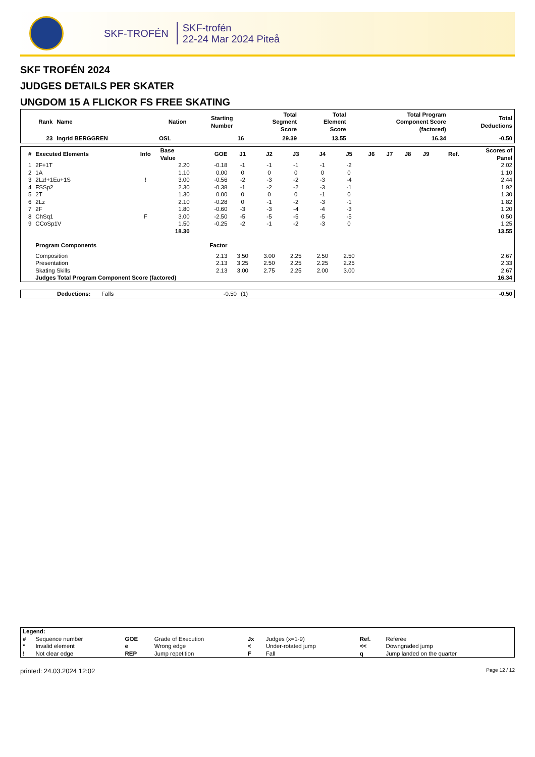SKF-TROFÉN
SKF-trofén
22-24 Mar 2024 Piteå
SKF TROFÉN 2024
JUDGES DETAILS PER SKATER
UNGDOM 15 A FLICKOR FS FREE SKATING
| Rank | Name | Nation | Starting Number | Total Segment Score | Total Element Score | Total Program Component Score (factored) | Total Deductions |
| --- | --- | --- | --- | --- | --- | --- | --- |
| 23 | Ingrid BERGGREN | OSL | 16 | 29.39 | 13.55 | 16.34 | -0.50 |
| # | Executed Elements | Info | Base Value | GOE | J1 | J2 | J3 | J4 | J5 | J6 | J7 | J8 | J9 | Ref. | Scores of Panel |
| --- | --- | --- | --- | --- | --- | --- | --- | --- | --- | --- | --- | --- | --- | --- | --- |
| 1 | 2F+1T | | 2.20 | -0.18 | -1 | -1 | -1 | -1 | -2 | | | | | | 2.02 |
| 2 | 1A | | 1.10 | 0.00 | 0 | 0 | 0 | 0 | 0 | | | | | | 1.10 |
| 3 | 2Lz!+1Eu+1S | ! | 3.00 | -0.56 | -2 | -3 | -2 | -3 | -4 | | | | | | 2.44 |
| 4 | FSSp2 | | 2.30 | -0.38 | -1 | -2 | -2 | -3 | -1 | | | | | | 1.92 |
| 5 | 2T | | 1.30 | 0.00 | 0 | 0 | 0 | -1 | 0 | | | | | | 1.30 |
| 6 | 2Lz | | 2.10 | -0.28 | 0 | -1 | -2 | -3 | -1 | | | | | | 1.82 |
| 7 | 2F | | 1.80 | -0.60 | -3 | -3 | -4 | -4 | -3 | | | | | | 1.20 |
| 8 | ChSq1 | F | 3.00 | -2.50 | -5 | -5 | -5 | -5 | -5 | | | | | | 0.50 |
| 9 | CCoSp1V | | 1.50 | -0.25 | -2 | -1 | -2 | -3 | 0 | | | | | | 1.25 |
| | | | 18.30 | | | | | | | | | | | | 13.55 |
| | Program Components | | | Factor | | | | | | | | | | | |
| | Composition | | | 2.13 | 3.50 | 3.00 | 2.25 | 2.50 | 2.50 | | | | | | 2.67 |
| | Presentation | | | 2.13 | 3.25 | 2.50 | 2.25 | 2.25 | 2.25 | | | | | | 2.33 |
| | Skating Skills | | | 2.13 | 3.00 | 2.75 | 2.25 | 2.00 | 3.00 | | | | | | 2.67 |
| | Judges Total Program Component Score (factored) | | | | | | | | | | | | | | 16.34 |
| | Deductions: | Falls | -0.50 | (1) | -0.50 |
| Legend: | | | | | | | |
| --- | --- | --- | --- | --- | --- | --- | --- |
| # | Sequence number | GOE | Grade of Execution | Jx | Judges (x=1-9) | Ref. | Referee |
| * | Invalid element | e | Wrong edge | < | Under-rotated jump | << | Downgraded jump |
| ! | Not clear edge | REP | Jump repetition | F | Fall | q | Jump landed on the quarter |
printed: 24.03.2024 12:02 Page 12 / 12